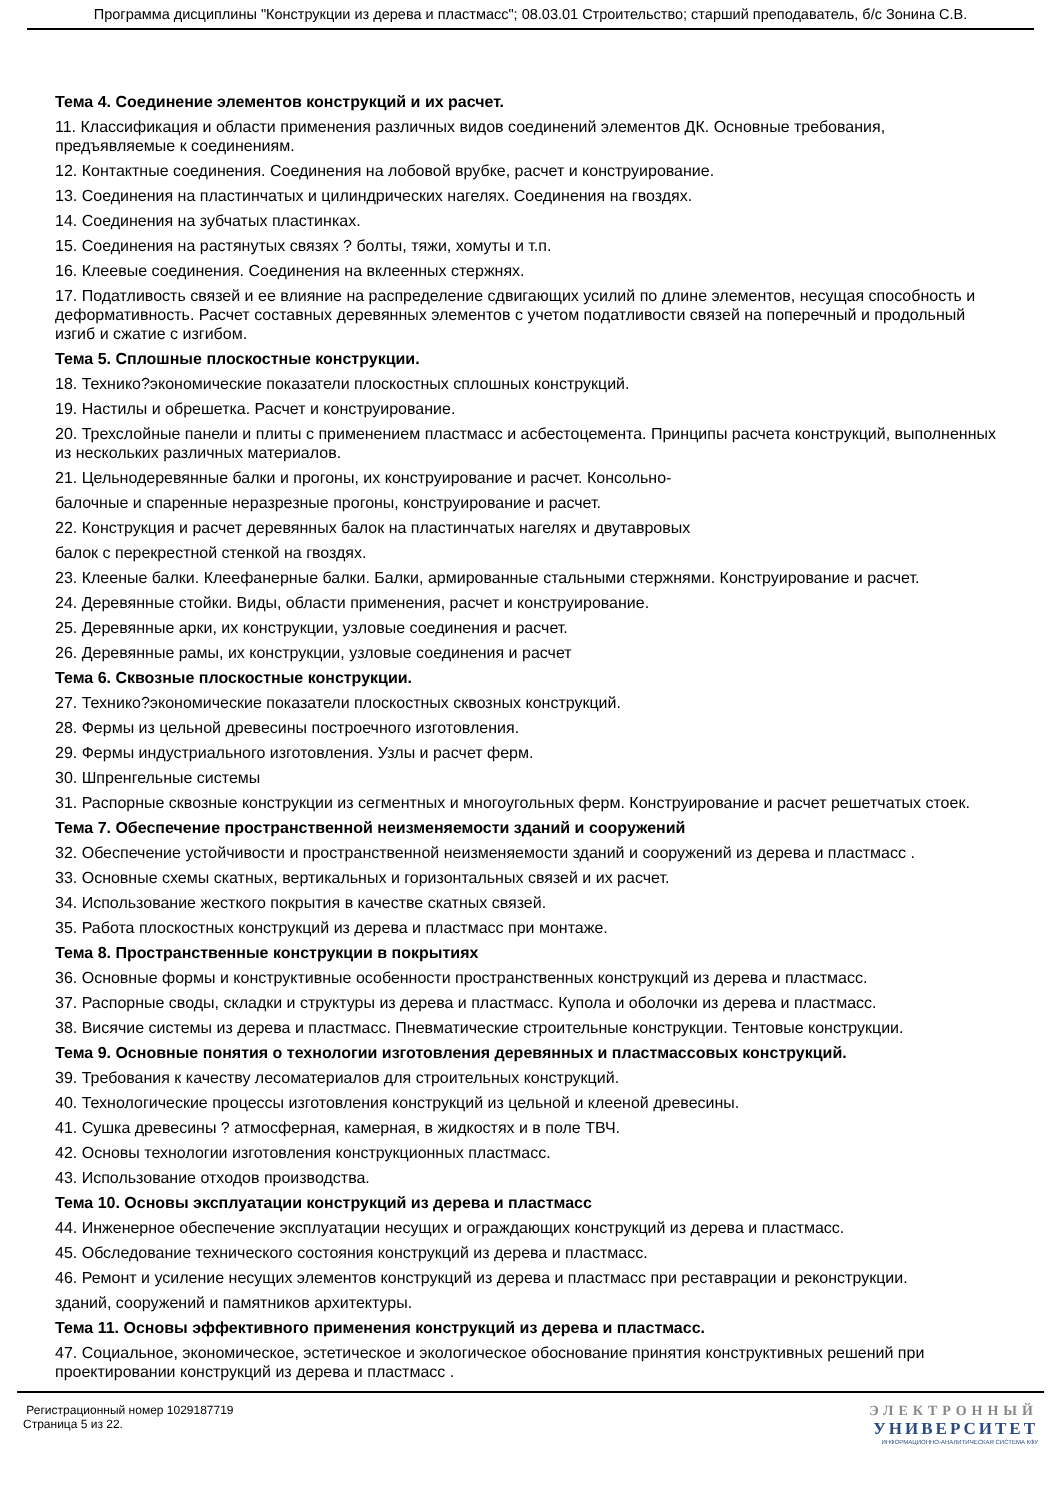Программа дисциплины "Конструкции из дерева и пластмасс"; 08.03.01 Строительство; старший преподаватель, б/с Зонина С.В.
Тема 4. Соединение элементов конструкций и их расчет.
11. Классификация и области применения различных видов соединений элементов ДК. Основные требования, предъявляемые к соединениям.
12. Контактные соединения. Соединения на лобовой врубке, расчет и конструирование.
13. Соединения на пластинчатых и цилиндрических нагелях. Соединения на гвоздях.
14. Соединения на зубчатых пластинках.
15. Соединения на растянутых связях ? болты, тяжи, хомуты и т.п.
16. Клеевые соединения. Соединения на вклеенных стержнях.
17. Податливость связей и ее влияние на распределение сдвигающих усилий по длине элементов, несущая способность и деформативность. Расчет составных деревянных элементов с учетом податливости связей на поперечный и продольный изгиб и сжатие с изгибом.
Тема 5. Сплошные плоскостные конструкции.
18. Технико?экономические показатели плоскостных сплошных конструкций.
19. Настилы и обрешетка. Расчет и конструирование.
20. Трехслойные панели и плиты с применением пластмасс и асбестоцемента. Принципы расчета конструкций, выполненных из нескольких различных материалов.
21. Цельнодеревянные балки и прогоны, их конструирование и расчет. Консольно-
балочные и спаренные неразрезные прогоны, конструирование и расчет.
22. Конструкция и расчет деревянных балок на пластинчатых нагелях и двутавровых
балок с перекрестной стенкой на гвоздях.
23. Клееные балки. Клеефанерные балки. Балки, армированные стальными стержнями. Конструирование и расчет.
24. Деревянные стойки. Виды, области применения, расчет и конструирование.
25. Деревянные арки, их конструкции, узловые соединения и расчет.
26. Деревянные рамы, их конструкции, узловые соединения и расчет
Тема 6. Сквозные плоскостные конструкции.
27. Технико?экономические показатели плоскостных сквозных конструкций.
28. Фермы из цельной древесины построечного изготовления.
29. Фермы индустриального изготовления. Узлы и расчет ферм.
30. Шпренгельные системы
31. Распорные сквозные конструкции из сегментных и многоугольных ферм. Конструирование и расчет решетчатых стоек.
Тема 7. Обеспечение пространственной неизменяемости зданий и сооружений
32. Обеспечение устойчивости и пространственной неизменяемости зданий и сооружений из дерева и пластмасс .
33. Основные схемы скатных, вертикальных и горизонтальных связей и их расчет.
34. Использование жесткого покрытия в качестве скатных связей.
35. Работа плоскостных конструкций из дерева и пластмасс при монтаже.
Тема 8. Пространственные конструкции в покрытиях
36. Основные формы и конструктивные особенности пространственных конструкций из дерева и пластмасс.
37. Распорные своды, складки и структуры из дерева и пластмасс. Купола и оболочки из дерева и пластмасс.
38. Висячие системы из дерева и пластмасс. Пневматические строительные конструкции. Тентовые конструкции.
Тема 9. Основные понятия о технологии изготовления деревянных и пластмассовых конструкций.
39. Требования к качеству лесоматериалов для строительных конструкций.
40. Технологические процессы изготовления конструкций из цельной и клееной древесины.
41. Сушка древесины ? атмосферная, камерная, в жидкостях и в поле ТВЧ.
42. Основы технологии изготовления конструкционных пластмасс.
43. Использование отходов производства.
Тема 10. Основы эксплуатации конструкций из дерева и пластмасс
44. Инженерное обеспечение эксплуатации несущих и ограждающих конструкций из дерева и пластмасс.
45. Обследование технического состояния конструкций из дерева и пластмасс.
46. Ремонт и усиление несущих элементов конструкций из дерева и пластмасс при реставрации и реконструкции.
зданий, сооружений и памятников архитектуры.
Тема 11. Основы эффективного применения конструкций из дерева и пластмасс.
47. Социальное, экономическое, эстетическое и экологическое обоснование принятия конструктивных решений при проектировании конструкций из дерева и пластмасс .
Регистрационный номер 1029187719
Страница 5 из 22.
ЭЛЕКТРОННЫЙ
УНИВЕРСИТЕТ
ИНФОРМАЦИОННО-АНАЛИТИЧЕСКАЯ СИСТЕМА КФУ